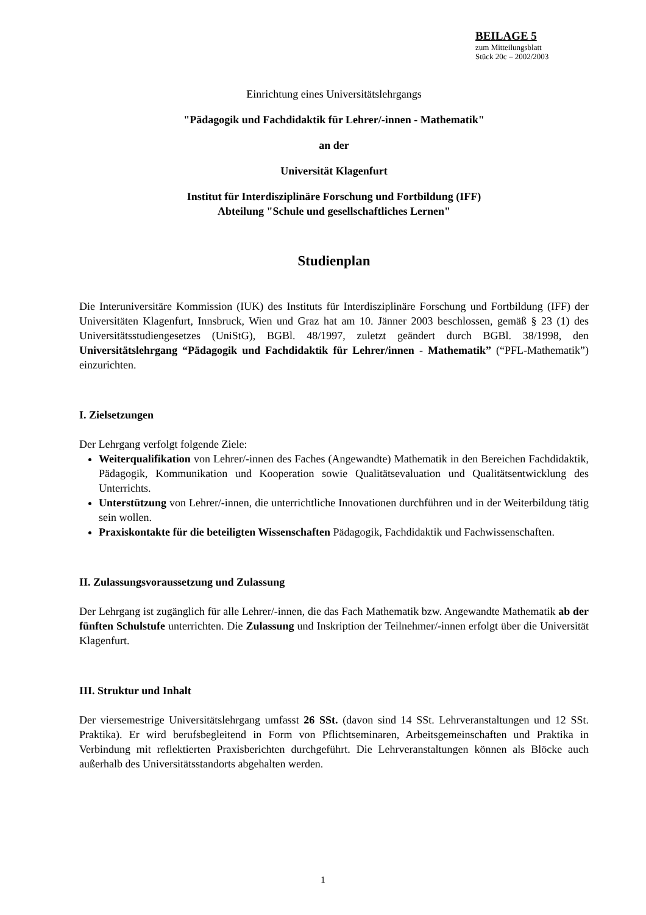BEILAGE 5
zum Mitteilungsblatt
Stück 20c – 2002/2003
Einrichtung eines Universitätslehrgangs
"Pädagogik und Fachdidaktik für Lehrer/-innen - Mathematik"
an der
Universität Klagenfurt
Institut für Interdisziplinäre Forschung und Fortbildung (IFF)
Abteilung "Schule und gesellschaftliches Lernen"
Studienplan
Die Interuniversitäre Kommission (IUK) des Instituts für Interdisziplinäre Forschung und Fortbildung (IFF) der Universitäten Klagenfurt, Innsbruck, Wien und Graz hat am 10. Jänner 2003 beschlossen, gemäß § 23 (1) des Universitätsstudiengesetzes (UniStG), BGBl. 48/1997, zuletzt geändert durch BGBl. 38/1998, den Universitätslehrgang “Pädagogik und Fachdidaktik für Lehrer/innen - Mathematik” (“PFL-Mathematik”) einzurichten.
I. Zielsetzungen
Der Lehrgang verfolgt folgende Ziele:
Weiterqualifikation von Lehrer/-innen des Faches (Angewandte) Mathematik in den Bereichen Fachdidaktik, Pädagogik, Kommunikation und Kooperation sowie Qualitätsevaluation und Qualitätsentwicklung des Unterrichts.
Unterstützung von Lehrer/-innen, die unterrichtliche Innovationen durchführen und in der Weiterbildung tätig sein wollen.
Praxiskontakte für die beteiligten Wissenschaften Pädagogik, Fachdidaktik und Fachwissenschaften.
II. Zulassungsvoraussetzung und Zulassung
Der Lehrgang ist zugänglich für alle Lehrer/-innen, die das Fach Mathematik bzw. Angewandte Mathematik ab der fünften Schulstufe unterrichten. Die Zulassung und Inskription der Teilnehmer/-innen erfolgt über die Universität Klagenfurt.
III. Struktur und Inhalt
Der viersemestrige Universitätslehrgang umfasst 26 SSt. (davon sind 14 SSt. Lehrveranstaltungen und 12 SSt. Praktika). Er wird berufsbegleitend in Form von Pflichtseminaren, Arbeitsgemeinschaften und Praktika in Verbindung mit reflektierten Praxisberichten durchgeführt. Die Lehrveranstaltungen können als Blöcke auch außerhalb des Universitätsstandorts abgehalten werden.
1